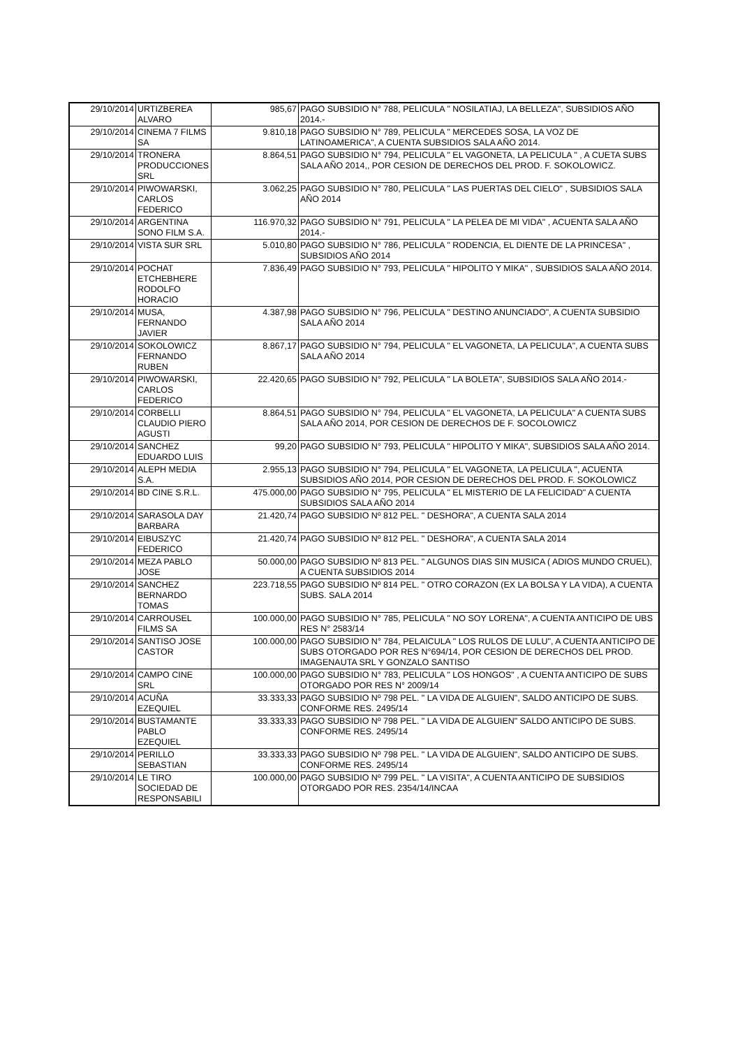| 29/10/2014 | URTIZBEREA ALVARO | 985,67 | PAGO SUBSIDIO N° 788, PELICULA " NOSILATIAJ, LA BELLEZA", SUBSIDIOS AÑO 2014.- |
| 29/10/2014 | CINEMA 7 FILMS SA | 9.810,18 | PAGO SUBSIDIO N° 789, PELICULA " MERCEDES SOSA, LA VOZ DE LATINOAMERICA", A CUENTA SUBSIDIOS SALA AÑO 2014. |
| 29/10/2014 | TRONERA PRODUCCIONES SRL | 8.864,51 | PAGO SUBSIDIO N° 794, PELICULA " EL VAGONETA, LA PELICULA " , A CUETA SUBS SALA AÑO 2014,, POR CESION DE DERECHOS DEL PROD. F. SOKOLOWICZ. |
| 29/10/2014 | PIWOWARSKI, CARLOS FEDERICO | 3.062,25 | PAGO SUBSIDIO N° 780, PELICULA " LAS PUERTAS DEL CIELO" , SUBSIDIOS SALA AÑO 2014 |
| 29/10/2014 | ARGENTINA SONO FILM S.A. | 116.970,32 | PAGO SUBSIDIO N° 791, PELICULA " LA PELEA DE MI VIDA" , ACUENTA SALA AÑO 2014.- |
| 29/10/2014 | VISTA SUR SRL | 5.010,80 | PAGO SUBSIDIO N° 786, PELICULA " RODENCIA, EL DIENTE DE LA PRINCESA" , SUBSIDIOS AÑO 2014 |
| 29/10/2014 | POCHAT ETCHEBHERE RODOLFO HORACIO | 7.836,49 | PAGO SUBSIDIO N° 793, PELICULA " HIPOLITO Y MIKA" , SUBSIDIOS SALA AÑO 2014. |
| 29/10/2014 | MUSA, FERNANDO JAVIER | 4.387,98 | PAGO SUBSIDIO N° 796, PELICULA " DESTINO ANUNCIADO", A CUENTA SUBSIDIO SALA AÑO 2014 |
| 29/10/2014 | SOKOLOWICZ FERNANDO RUBEN | 8.867,17 | PAGO SUBSIDIO N° 794, PELICULA " EL VAGONETA, LA PELICULA", A CUENTA SUBS SALA AÑO 2014 |
| 29/10/2014 | PIWOWARSKI, CARLOS FEDERICO | 22.420,65 | PAGO SUBSIDIO N° 792, PELICULA " LA BOLETA", SUBSIDIOS SALA AÑO 2014.- |
| 29/10/2014 | CORBELLI CLAUDIO PIERO AGUSTI | 8.864,51 | PAGO SUBSIDIO N° 794, PELICULA " EL VAGONETA, LA PELICULA" A CUENTA SUBS SALA AÑO 2014, POR CESION DE DERECHOS DE F. SOCOLOWICZ |
| 29/10/2014 | SANCHEZ EDUARDO LUIS | 99,20 | PAGO SUBSIDIO N° 793, PELICULA " HIPOLITO Y MIKA", SUBSIDIOS SALA AÑO 2014. |
| 29/10/2014 | ALEPH MEDIA S.A. | 2.955,13 | PAGO SUBSIDIO N° 794, PELICULA " EL VAGONETA, LA PELICULA ", ACUENTA SUBSIDIOS AÑO 2014, POR CESION DE DERECHOS DEL PROD. F. SOKOLOWICZ |
| 29/10/2014 | BD CINE S.R.L. | 475.000,00 | PAGO SUBSIDIO N° 795, PELICULA " EL MISTERIO DE LA FELICIDAD" A CUENTA SUBSIDIOS SALA AÑO 2014 |
| 29/10/2014 | SARASOLA DAY BARBARA | 21.420,74 | PAGO SUBSIDIO Nº 812 PEL. " DESHORA", A CUENTA SALA 2014 |
| 29/10/2014 | EIBUSZYC FEDERICO | 21.420,74 | PAGO SUBSIDIO Nº 812 PEL. " DESHORA", A CUENTA SALA 2014 |
| 29/10/2014 | MEZA PABLO JOSE | 50.000,00 | PAGO SUBSIDIO Nº 813 PEL. " ALGUNOS DIAS SIN MUSICA ( ADIOS MUNDO CRUEL), A CUENTA SUBSIDIOS 2014 |
| 29/10/2014 | SANCHEZ BERNARDO TOMAS | 223.718,55 | PAGO SUBSIDIO Nº 814 PEL. " OTRO CORAZON (EX LA BOLSA Y LA VIDA), A CUENTA SUBS. SALA 2014 |
| 29/10/2014 | CARROUSEL FILMS SA | 100.000,00 | PAGO SUBSIDIO N° 785, PELICULA " NO SOY LORENA", A CUENTA ANTICIPO DE UBS RES N° 2583/14 |
| 29/10/2014 | SANTISO JOSE CASTOR | 100.000,00 | PAGO SUBSIDIO N° 784, PELAICULA " LOS RULOS DE LULU", A CUENTA ANTICIPO DE SUBS OTORGADO POR RES N°694/14, POR CESION DE DERECHOS DEL PROD. IMAGENAUTA SRL Y GONZALO SANTISO |
| 29/10/2014 | CAMPO CINE SRL | 100.000,00 | PAGO SUBSIDIO N° 783, PELICULA " LOS HONGOS" , A CUENTA ANTICIPO DE SUBS OTORGADO POR RES N° 2009/14 |
| 29/10/2014 | ACUÑA EZEQUIEL | 33.333,33 | PAGO SUBSIDIO Nº 798 PEL. " LA VIDA DE ALGUIEN", SALDO ANTICIPO DE SUBS. CONFORME RES. 2495/14 |
| 29/10/2014 | BUSTAMANTE PABLO EZEQUIEL | 33.333,33 | PAGO SUBSIDIO Nº 798 PEL. " LA VIDA DE ALGUIEN" SALDO ANTICIPO DE SUBS. CONFORME RES. 2495/14 |
| 29/10/2014 | PERILLO SEBASTIAN | 33.333,33 | PAGO SUBSIDIO Nº 798 PEL. " LA VIDA DE ALGUIEN", SALDO ANTICIPO DE SUBS. CONFORME RES. 2495/14 |
| 29/10/2014 | LE TIRO SOCIEDAD DE RESPONSABILI | 100.000,00 | PAGO SUBSIDIO Nº 799 PEL. " LA VISITA", A CUENTA ANTICIPO DE SUBSIDIOS OTORGADO POR RES. 2354/14/INCAA |